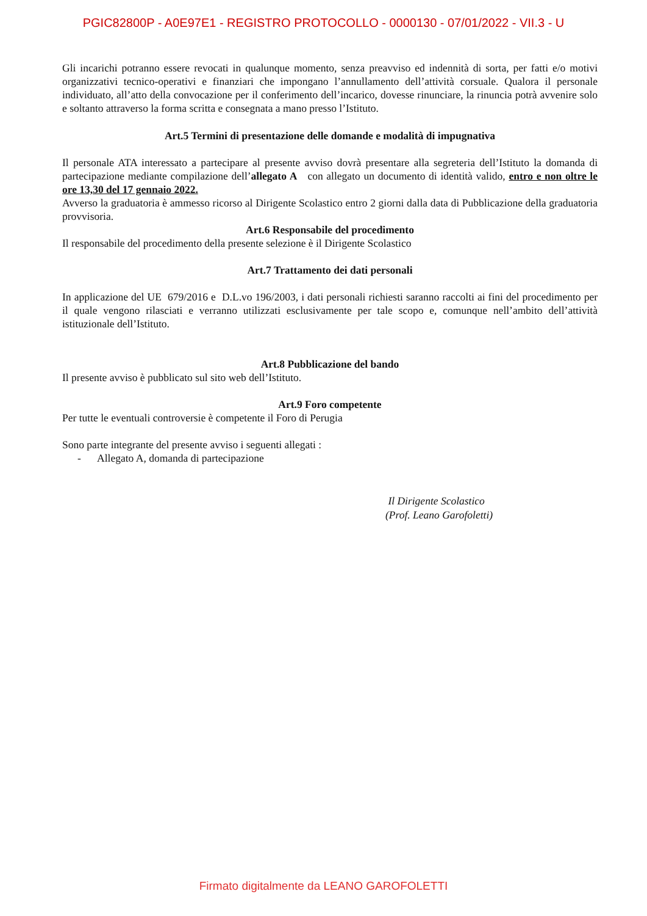PGIC82800P - A0E97E1 - REGISTRO PROTOCOLLO - 0000130 - 07/01/2022 - VII.3 - U
Gli incarichi potranno essere revocati in qualunque momento, senza preavviso ed indennità di sorta, per fatti e/o motivi organizzativi tecnico-operativi e finanziari che impongano l’annullamento dell’attività corsuale. Qualora il personale individuato, all’atto della convocazione per il conferimento dell’incarico, dovesse rinunciare, la rinuncia potrà avvenire solo e soltanto attraverso la forma scritta e consegnata a mano presso l’Istituto.
Art.5 Termini di presentazione delle domande e modalità di impugnativa
Il personale ATA interessato a partecipare al presente avviso dovrà presentare alla segreteria dell’Istituto la domanda di partecipazione mediante compilazione dell’allegato A con allegato un documento di identità valido, entro e non oltre le ore 13,30 del 17 gennaio 2022.
Avverso la graduatoria è ammesso ricorso al Dirigente Scolastico entro 2 giorni dalla data di Pubblicazione della graduatoria provvisoria.
Art.6 Responsabile del procedimento
Il responsabile del procedimento della presente selezione è il Dirigente Scolastico
Art.7 Trattamento dei dati personali
In applicazione del UE 679/2016 e D.L.vo 196/2003, i dati personali richiesti saranno raccolti ai fini del procedimento per il quale vengono rilasciati e verranno utilizzati esclusivamente per tale scopo e, comunque nell’ambito dell’attività istituzionale dell’Istituto.
Art.8 Pubblicazione del bando
Il presente avviso è pubblicato sul sito web dell’Istituto.
Art.9 Foro competente
Per tutte le eventuali controversie è competente il Foro di Perugia
Sono parte integrante del presente avviso i seguenti allegati :
- Allegato A, domanda di partecipazione
Il Dirigente Scolastico
(Prof. Leano Garofoletti)
Firmato digitalmente da LEANO GAROFOLETTI